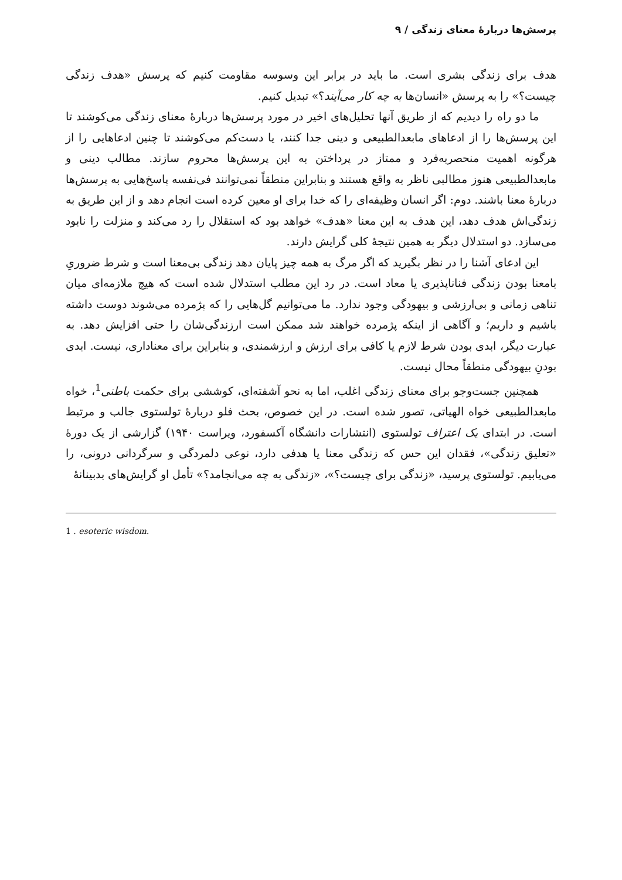پرسش‌ها دربارهٔ معنای زندگی / ۹
هدف برای زندگی بشری است. ما باید در برابر این وسوسه مقاومت کنیم که پرسش «هدف زندگی چیست؟» را به پرسش «انسان‌ها به چه کار می‌آیند؟» تبدیل کنیم.
ما دو راه را دیدیم که از طریق آنها تحلیل‌های اخیر در مورد پرسش‌ها دربارهٔ معنای زندگی می‌کوشند تا این پرسش‌ها را از ادعاهای مابعدالطبیعی و دینی جدا کنند، یا دست‌کم می‌کوشند تا چنین ادعاهایی را از هرگونه اهمیت منحصربه‌فرد و ممتاز در پرداختن به این پرسش‌ها محروم سازند. مطالب دینی و مابعدالطبیعی هنوز مطالبی ناظر به واقع هستند و بنابراین منطقاً نمی‌توانند فی‌نفسه پاسخ‌هایی به پرسش‌ها دربارهٔ معنا باشند. دوم: اگر انسان وظیفه‌ای را که خدا برای او معین کرده است انجام دهد و از این طریق به زندگی‌اش هدف دهد، این هدف به این معنا «هدف» خواهد بود که استقلال را رد می‌کند و منزلت را نابود می‌سازد. دو استدلال دیگر به همین نتیجهٔ کلی گرایش دارند.
این ادعای آشنا را در نظر بگیرید که اگر مرگ به همه چیز پایان دهد زندگی بی‌معنا است و شرط ضروریِ بامعنا بودن زندگی فناناپذیری یا معاد است. در رد این مطلب استدلال شده است که هیچ ملازمه‌ای میان تناهی زمانی و بی‌ارزشی و بیهودگی وجود ندارد. ما می‌توانیم گل‌هایی را که پژمرده می‌شوند دوست داشته باشیم و داریم؛ و آگاهی از اینکه پژمرده خواهند شد ممکن است ارزندگی‌شان را حتی افزایش دهد. به عبارت دیگر، ابدی بودن شرط لازم یا کافی برای ارزش و ارزشمندی، و بنابراین برای معناداری، نیست. ابدی بودنِ بیهودگی منطقاً محال نیست.
همچنین جست‌وجو برای معنای زندگی اغلب، اما به نحو آشفته‌ای، کوششی برای حکمت باطنی<sup>1</sup>، خواه مابعدالطبیعی خواه الهیاتی، تصور شده است. در این خصوص، بحث فلو دربارهٔ تولستوی جالب و مرتبط است. در ابتدای یک اعتراف تولستوی (انتشارات دانشگاه آکسفورد، ویراست ۱۹۴۰) گزارشی از یک دورهٔ «تعلیق زندگی»، فقدان این حس که زندگی معنا یا هدفی دارد، نوعی دلمردگی و سرگردانی درونی، را می‌یابیم. تولستوی پرسید، «زندگی برای چیست؟»، «زندگی به چه می‌انجامد؟» تأمل او گرایش‌های بدبینانهٔ
1 . esoteric wisdom.